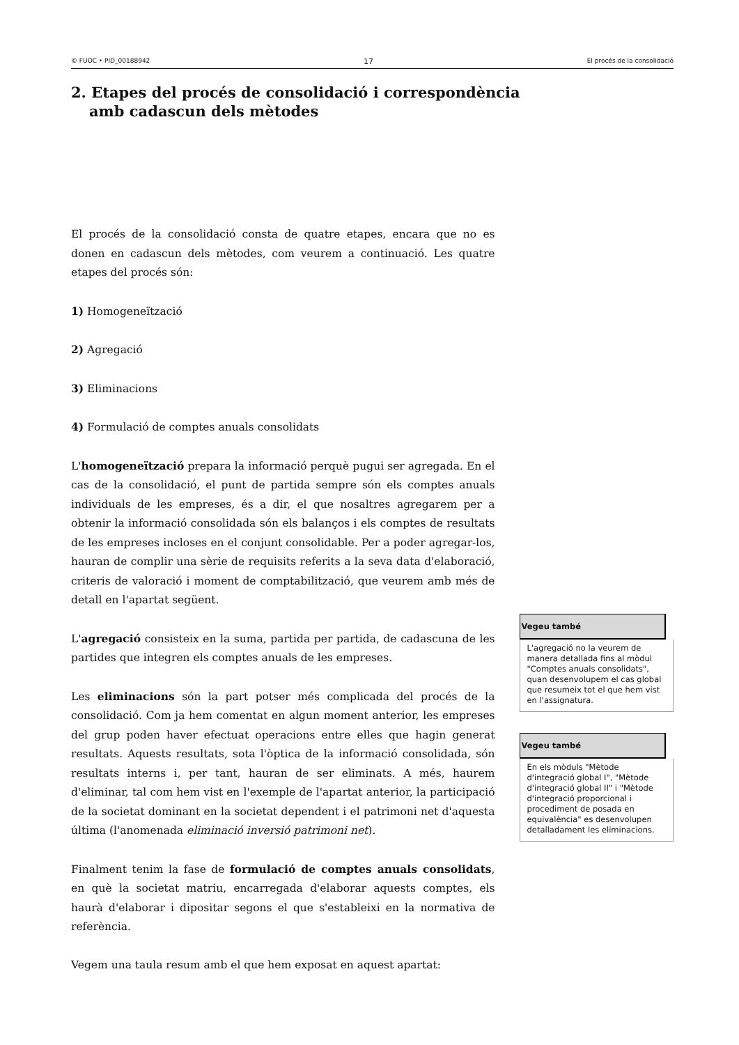© FUOC • PID_00188942 17 El procés de la consolidació
2. Etapes del procés de consolidació i correspondència amb cadascun dels mètodes
El procés de la consolidació consta de quatre etapes, encara que no es donen en cadascun dels mètodes, com veurem a continuació. Les quatre etapes del procés són:
1) Homogeneïtzació
2) Agregació
3) Eliminacions
4) Formulació de comptes anuals consolidats
L'homogeneïtzació prepara la informació perquè pugui ser agregada. En el cas de la consolidació, el punt de partida sempre són els comptes anuals individuals de les empreses, és a dir, el que nosaltres agregarem per a obtenir la informació consolidada són els balanços i els comptes de resultats de les empreses incloses en el conjunt consolidable. Per a poder agregar-los, hauran de complir una sèrie de requisits referits a la seva data d'elaboració, criteris de valoració i moment de comptabilització, que veurem amb més de detall en l'apartat següent.
L'agregació consisteix en la suma, partida per partida, de cadascuna de les partides que integren els comptes anuals de les empreses.
Les eliminacions són la part potser més complicada del procés de la consolidació. Com ja hem comentat en algun moment anterior, les empreses del grup poden haver efectuat operacions entre elles que hagin generat resultats. Aquests resultats, sota l'òptica de la informació consolidada, són resultats interns i, per tant, hauran de ser eliminats. A més, haurem d'eliminar, tal com hem vist en l'exemple de l'apartat anterior, la participació de la societat dominant en la societat dependent i el patrimoni net d'aquesta última (l'anomenada eliminació inversió patrimoni net).
Finalment tenim la fase de formulació de comptes anuals consolidats, en què la societat matriu, encarregada d'elaborar aquests comptes, els haurà d'elaborar i dipositar segons el que s'estableixi en la normativa de referència.
Vegem una taula resum amb el que hem exposat en aquest apartat:
Vegeu també
L'agregació no la veurem de manera detallada fins al mòdul "Comptes anuals consolidats", quan desenvolupem el cas global que resumeix tot el que hem vist en l'assignatura.
Vegeu també
En els mòduls "Mètode d'integració global I", "Mètode d'integració global II" i "Mètode d'integració proporcional i procediment de posada en equivalència" es desenvolupen detalladament les eliminacions.